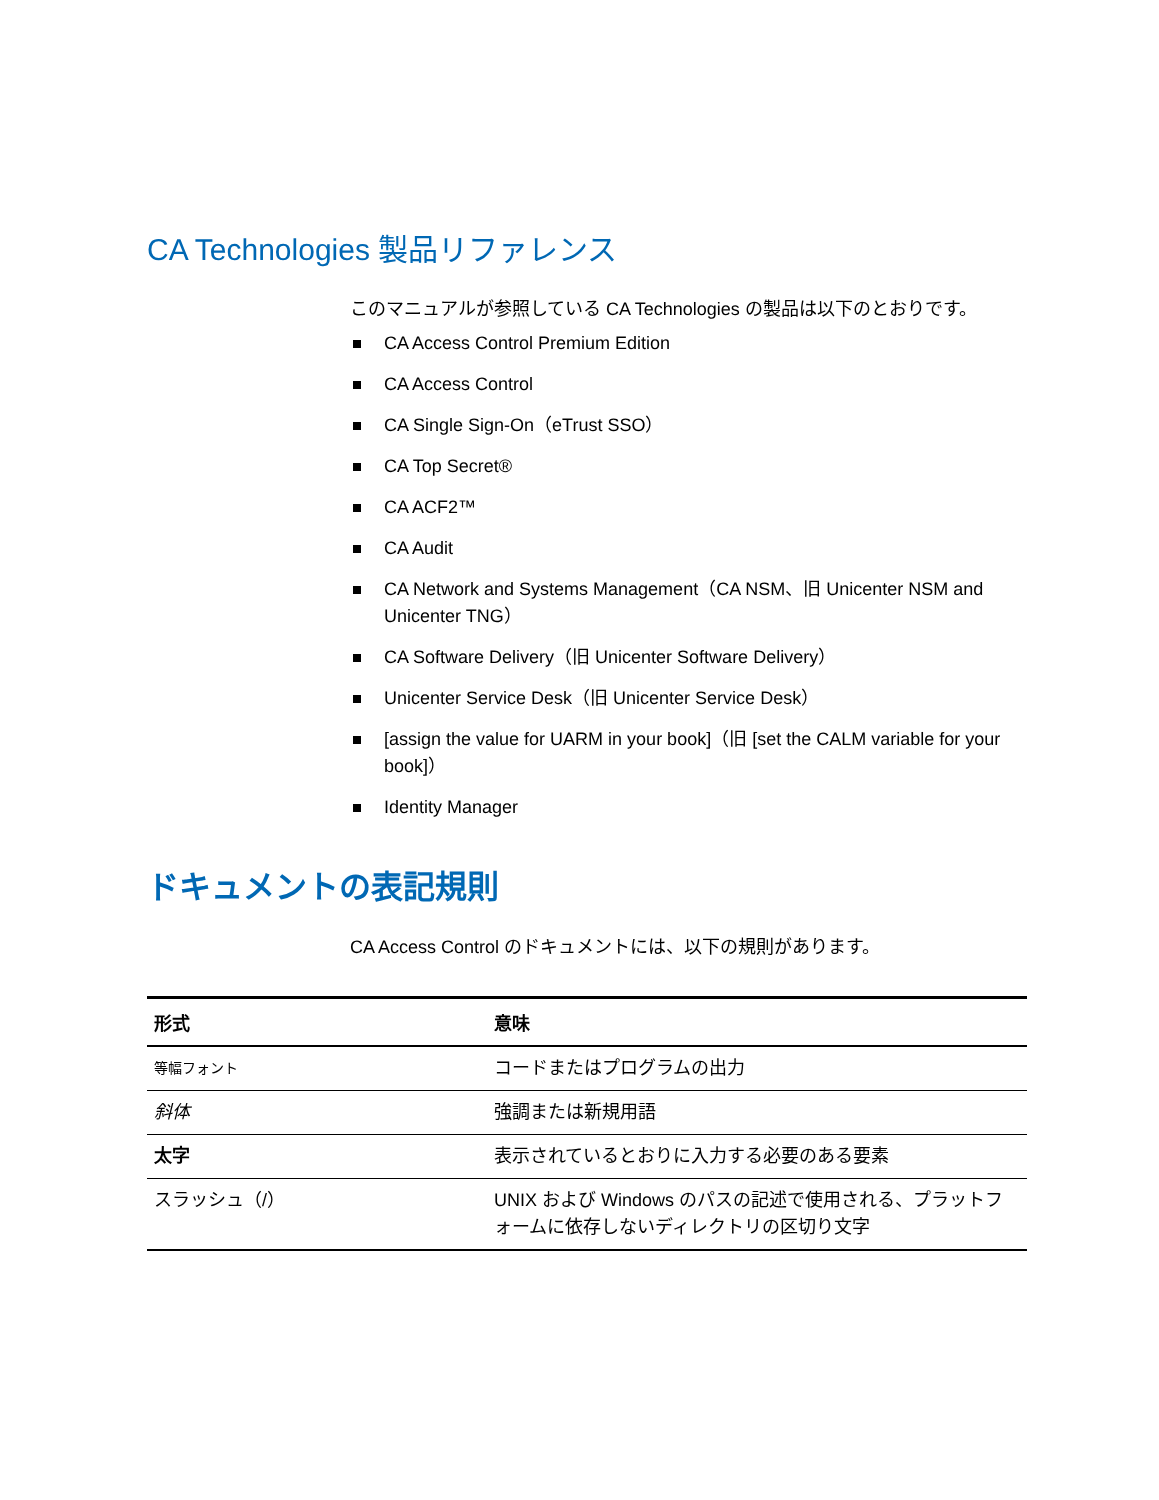CA Technologies 製品リファレンス
このマニュアルが参照している CA Technologies の製品は以下のとおりです。
CA Access Control Premium Edition
CA Access Control
CA Single Sign-On（eTrust SSO）
CA Top Secret®
CA ACF2™
CA Audit
CA Network and Systems Management（CA NSM、旧 Unicenter NSM and Unicenter TNG）
CA Software Delivery（旧 Unicenter Software Delivery）
Unicenter Service Desk（旧 Unicenter Service Desk）
[assign the value for UARM in your book]（旧 [set the CALM variable for your book]）
Identity Manager
ドキュメントの表記規則
CA Access Control のドキュメントには、以下の規則があります。
| 形式 | 意味 |
| --- | --- |
| 等幅フォント | コードまたはプログラムの出力 |
| 斜体 | 強調または新規用語 |
| 太字 | 表示されているとおりに入力する必要のある要素 |
| スラッシュ（/） | UNIX および Windows のパスの記述で使用される、プラットフォームに依存しないディレクトリの区切り文字 |